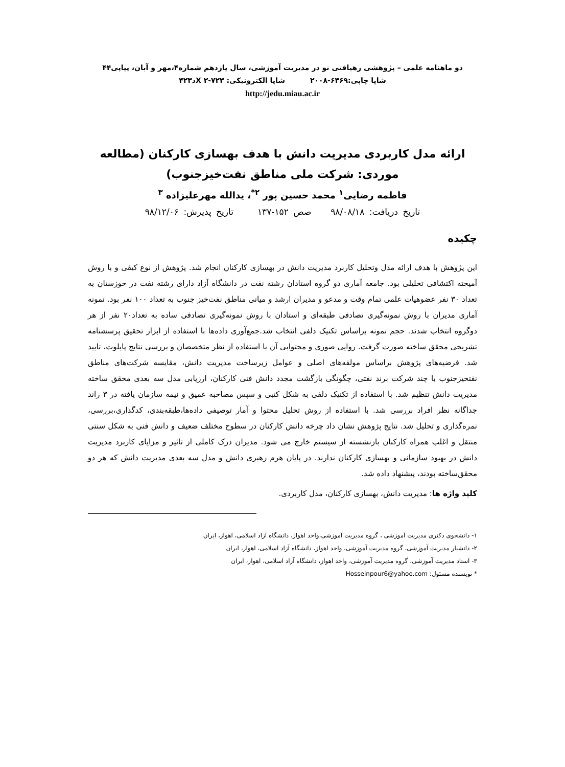دو ماهنامه علمی – پژوهشی رهیافتی نو در مدیریت آموزشی، سال یازدهم شماره۴،مهر و آبان، پیاپی۴۴
شاپا چاپی:۶۳۶۹-۲۰۰۸ شاپا الکترونیکی: X ۲-۷۲۳د۴۲۳
http://jedu.miau.ac.ir
ارائه مدل کاربردی مدیریت دانش با هدف بهسازی کارکنان (مطالعه موردی: شرکت ملی مناطق نفت‌خیزجنوب)
فاطمه رضایی<sup>۱</sup> محمد حسین پور <sup>۲*</sup>، یدالله مهرعلیزاده <sup>۳</sup>
تاریخ دریافت: ۹۸/۰۸/۱۸ صص ۱۵۲-۱۳۷ تاریخ پذیرش: ۹۸/۱۲/۰۶
چکیده
این پژوهش با هدف ارائه مدل وتحلیل کاربرد مدیریت دانش در بهسازی کارکنان انجام شد. پژوهش از نوع کیفی و با روش آمیخته اکتشافی تحلیلی بود. جامعه آماری دو گروه استادان رشته نفت در دانشگاه آزاد دارای رشته نفت در خوزستان به تعداد ۳۰ نفر عضوهیات علمی تمام وقت و مدعو و مدیران ارشد و میانی مناطق نفت‌خیز جنوب به تعداد ۱۰۰ نفر بود. نمونه آماری مدیران با روش نمونه‌گیری تصادفی طبقه‌ای و استادان با روش نمونه‌گیری تصادفی ساده به تعداد۲۰ نفر از هر دوگروه انتخاب شدند. حجم نمونه براساس تکنیک دلفی انتخاب شد.جمع‌آوری داده‌ها با استفاده از ابزار تحقیق پرسشنامه تشریحی محقق ساخته صورت گرفت. روایی صوری و محتوایی آن با استفاده از نظر متخصصان و بررسی نتایج پایلوت، تایید شد. فرضیه‌های پژوهش براساس مولفه‌های اصلی و عوامل زیرساخت مدیریت دانش، مقایسه شرکت‌های مناطق نفتخیزجنوب با چند شرکت برند نفتی، چگونگی بازگشت مجدد دانش فنی کارکنان، ارزیابی مدل سه بعدی محقق ساخته مدیریت دانش تنظیم شد. با استفاده از تکنیک دلفی به شکل کتبی و سپس مصاحبه عمیق و نیمه سازمان یافته در ۳ راند جداگانه نظر افراد بررسی شد. با استفاده از روش تحلیل محتوا و آمار توصیفی داده‌ها،طبقه‌بندی، کدگذاری،بررسی، نمره‌گذاری و تحلیل شد. نتایج پژوهش نشان داد چرخه دانش کارکنان در سطوح مختلف ضعیف و دانش فنی به شکل سنتی منتقل و اغلب همراه کارکنان بازنشسته از سیستم خارج می شود. مدیران درک کاملی از تاثیر و مزایای کاربرد مدیریت دانش در بهبود سازمانی و بهسازی کارکنان ندارند. در پایان هرم رهبری دانش و مدل سه بعدی مدیریت دانش که هر دو محقق‌ساخته بودند، پیشنهاد داده شد.
کلید واژه ها: مدیریت دانش، بهسازی کارکنان، مدل کاربردی.
۱- دانشجوی دکتری مدیریت آموزشی ، گروه مدیریت آموزشی،واحد اهواز، دانشگاه آزاد اسلامی، اهواز، ایران
۲- دانشیار مدیریت آموزشی، گروه مدیریت آموزشی، واحد اهواز، دانشگاه آزاد اسلامی، اهواز، ایران
۳- استاد مدیریت آموزشی، گروه مدیریت آموزشی، واحد اهواز، دانشگاه آزاد اسلامی، اهواز، ایران
* نویسنده مسئول: Hosseinpour6@yahoo.com